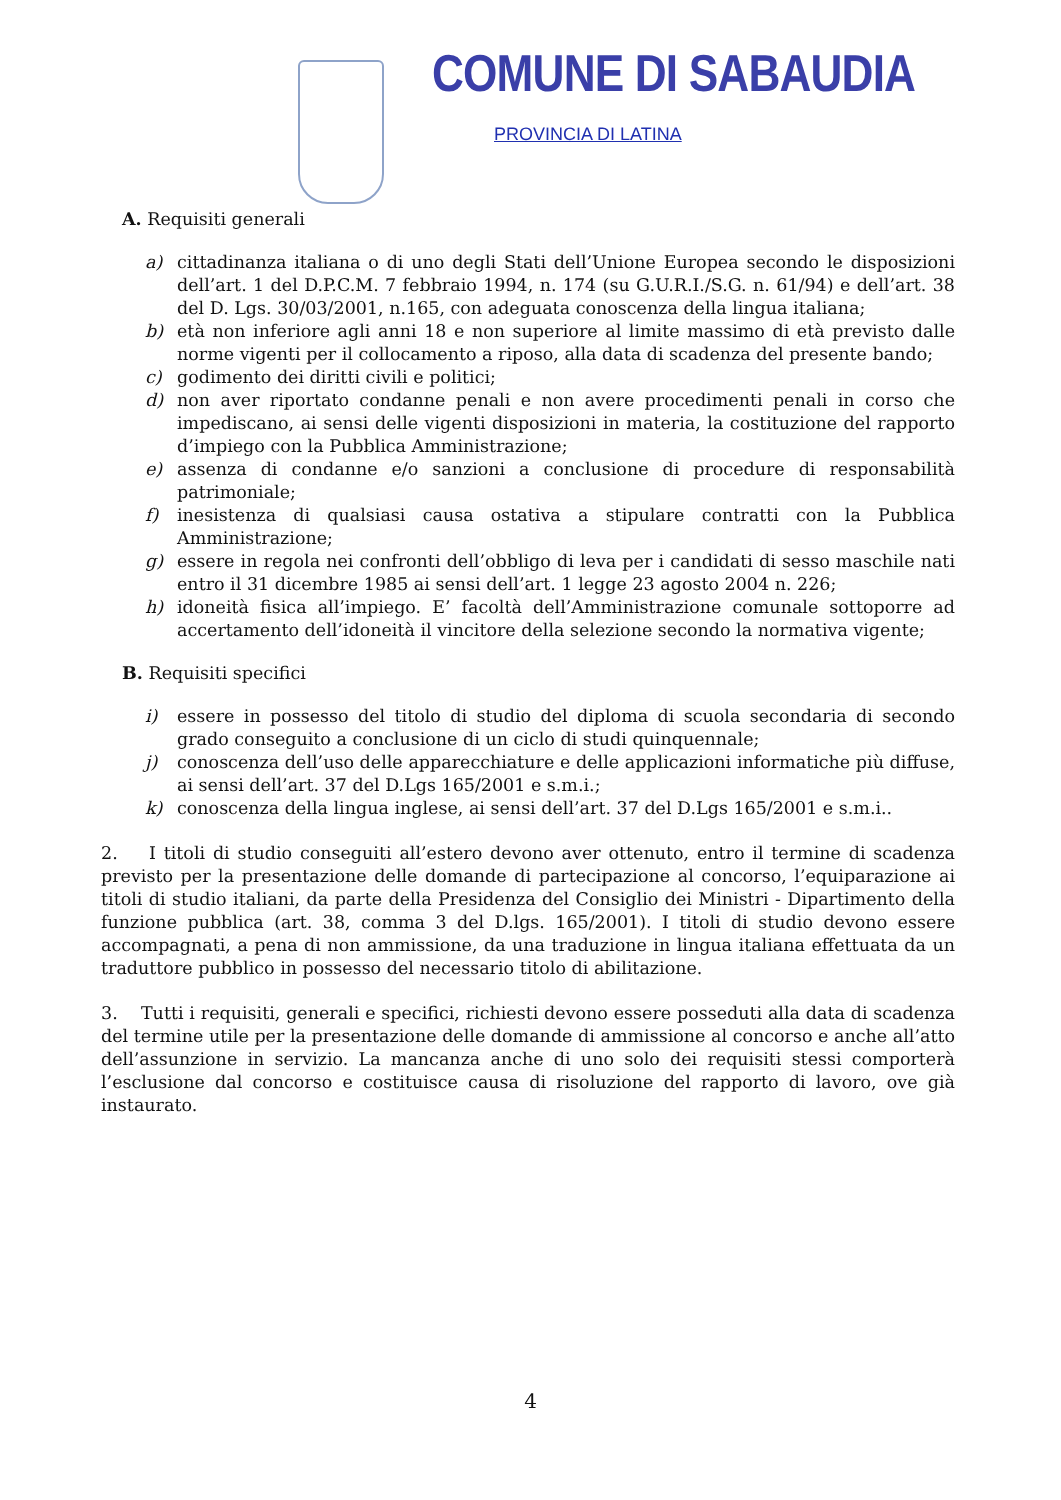COMUNE DI SABAUDIA
PROVINCIA DI LATINA
A. Requisiti generali
a) cittadinanza italiana o di uno degli Stati dell’Unione Europea secondo le disposizioni dell’art. 1 del D.P.C.M. 7 febbraio 1994, n. 174 (su G.U.R.I./S.G. n. 61/94) e dell’art. 38 del D. Lgs. 30/03/2001, n.165, con adeguata conoscenza della lingua italiana;
b) età non inferiore agli anni 18 e non superiore al limite massimo di età previsto dalle norme vigenti per il collocamento a riposo, alla data di scadenza del presente bando;
c) godimento dei diritti civili e politici;
d) non aver riportato condanne penali e non avere procedimenti penali in corso che impediscano, ai sensi delle vigenti disposizioni in materia, la costituzione del rapporto d’impiego con la Pubblica Amministrazione;
e) assenza di condanne e/o sanzioni a conclusione di procedure di responsabilità patrimoniale;
f) inesistenza di qualsiasi causa ostativa a stipulare contratti con la Pubblica Amministrazione;
g) essere in regola nei confronti dell’obbligo di leva per i candidati di sesso maschile nati entro il 31 dicembre 1985 ai sensi dell’art. 1 legge 23 agosto 2004 n. 226;
h) idoneità fisica all’impiego. E’ facoltà dell’Amministrazione comunale sottoporre ad accertamento dell’idoneità il vincitore della selezione secondo la normativa vigente;
B. Requisiti specifici
i) essere in possesso del titolo di studio del diploma di scuola secondaria di secondo grado conseguito a conclusione di un ciclo di studi quinquennale;
j) conoscenza dell’uso delle apparecchiature e delle applicazioni informatiche più diffuse, ai sensi dell’art. 37 del D.Lgs 165/2001 e s.m.i.;
k) conoscenza della lingua inglese, ai sensi dell’art. 37 del D.Lgs 165/2001 e s.m.i..
2. I titoli di studio conseguiti all’estero devono aver ottenuto, entro il termine di scadenza previsto per la presentazione delle domande di partecipazione al concorso, l’equiparazione ai titoli di studio italiani, da parte della Presidenza del Consiglio dei Ministri - Dipartimento della funzione pubblica (art. 38, comma 3 del D.lgs. 165/2001). I titoli di studio devono essere accompagnati, a pena di non ammissione, da una traduzione in lingua italiana effettuata da un traduttore pubblico in possesso del necessario titolo di abilitazione.
3. Tutti i requisiti, generali e specifici, richiesti devono essere posseduti alla data di scadenza del termine utile per la presentazione delle domande di ammissione al concorso e anche all’atto dell’assunzione in servizio. La mancanza anche di uno solo dei requisiti stessi comporterà l’esclusione dal concorso e costituisce causa di risoluzione del rapporto di lavoro, ove già instaurato.
4